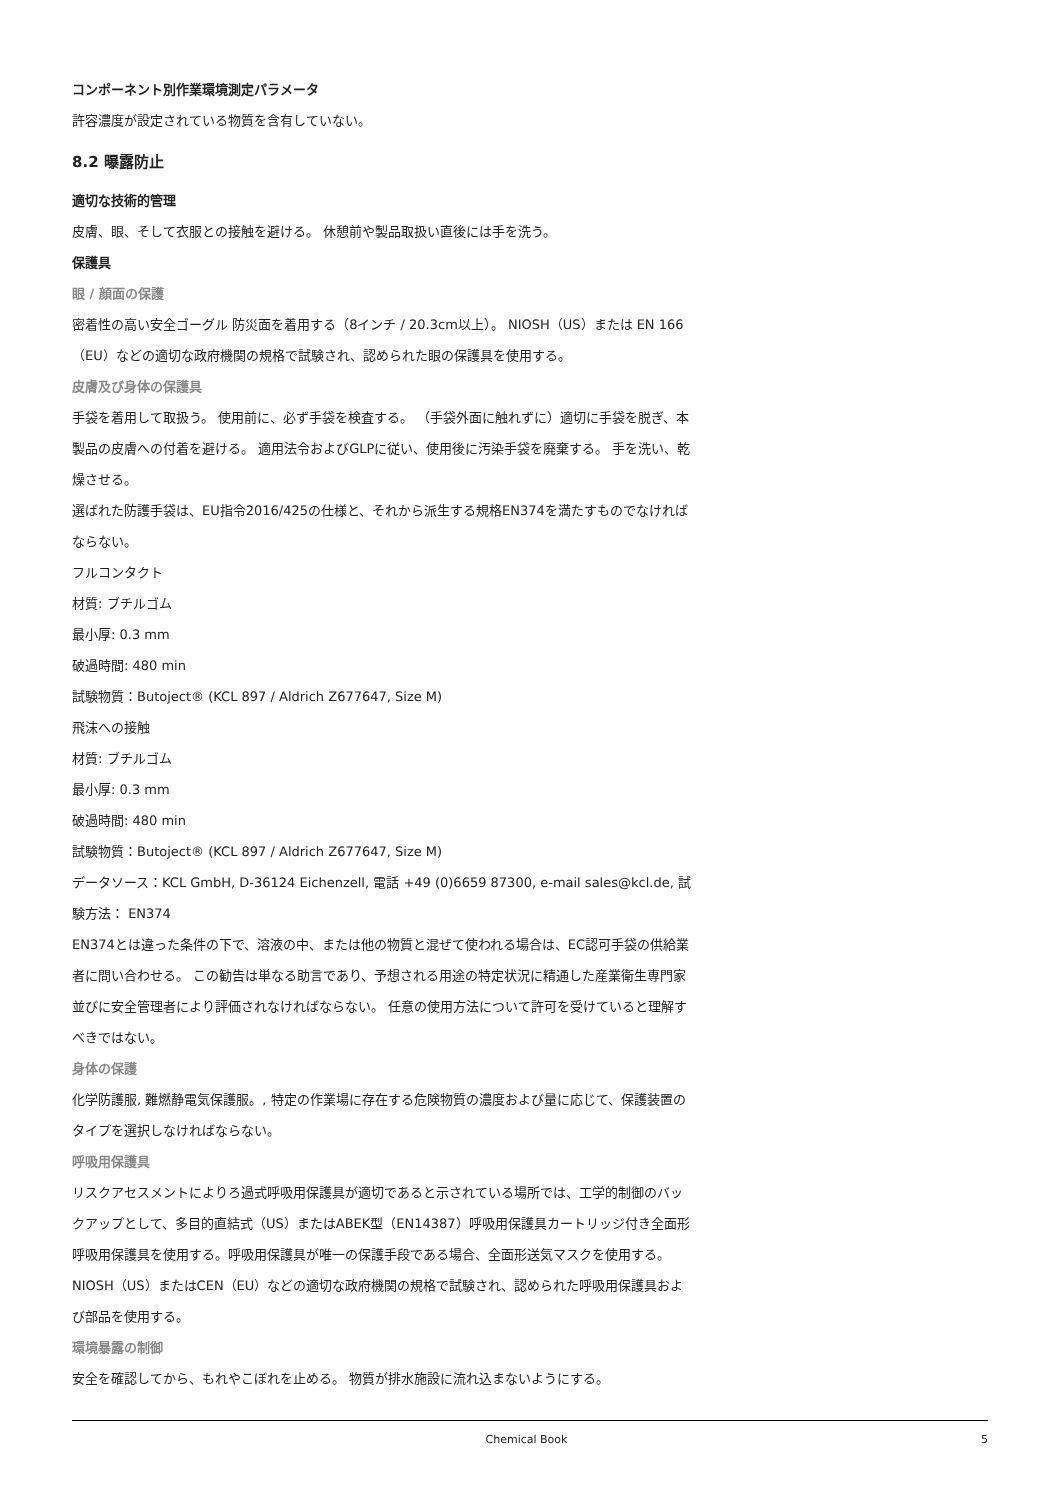コンポーネント別作業環境測定パラメータ
許容濃度が設定されている物質を含有していない。
8.2 曝露防止
適切な技術的管理
皮膚、眼、そして衣服との接触を避ける。 休憩前や製品取扱い直後には手を洗う。
保護具
眼 / 顔面の保護
密着性の高い安全ゴーグル 防災面を着用する（8インチ / 20.3cm以上）。 NIOSH（US）または EN 166（EU）などの適切な政府機関の規格で試験され、認められた眼の保護具を使用する。
皮膚及び身体の保護具
手袋を着用して取扱う。 使用前に、必ず手袋を検査する。 （手袋外面に触れずに）適切に手袋を脱ぎ、本製品の皮膚への付着を避ける。 適用法令およびGLPに従い、使用後に汚染手袋を廃棄する。 手を洗い、乾燥させる。
選ばれた防護手袋は、EU指令2016/425の仕様と、それから派生する規格EN374を満たすものでなければならない。
フルコンタクト
材質: ブチルゴム
最小厚: 0.3 mm
破過時間: 480 min
試験物質：Butoject® (KCL 897 / Aldrich Z677647, Size M)
飛沫への接触
材質: ブチルゴム
最小厚: 0.3 mm
破過時間: 480 min
試験物質：Butoject® (KCL 897 / Aldrich Z677647, Size M)
データソース：KCL GmbH, D-36124 Eichenzell, 電話 +49 (0)6659 87300, e-mail sales@kcl.de, 試験方法： EN374
EN374とは違った条件の下で、溶液の中、または他の物質と混ぜて使われる場合は、EC認可手袋の供給業者に問い合わせる。 この勧告は単なる助言であり、予想される用途の特定状況に精通した産業衛生専門家並びに安全管理者により評価されなければならない。 任意の使用方法について許可を受けていると理解すべきではない。
身体の保護
化学防護服, 難燃静電気保護服。, 特定の作業場に存在する危険物質の濃度および量に応じて、保護装置のタイプを選択しなければならない。
呼吸用保護具
リスクアセスメントによりろ過式呼吸用保護具が適切であると示されている場所では、工学的制御のバックアップとして、多目的直結式（US）またはABEK型（EN14387）呼吸用保護具カートリッジ付き全面形呼吸用保護具を使用する。呼吸用保護具が唯一の保護手段である場合、全面形送気マスクを使用する。 NIOSH（US）またはCEN（EU）などの適切な政府機関の規格で試験され、認められた呼吸用保護具および部品を使用する。
環境暴露の制御
安全を確認してから、もれやこぼれを止める。 物質が排水施設に流れ込まないようにする。
Chemical Book 5